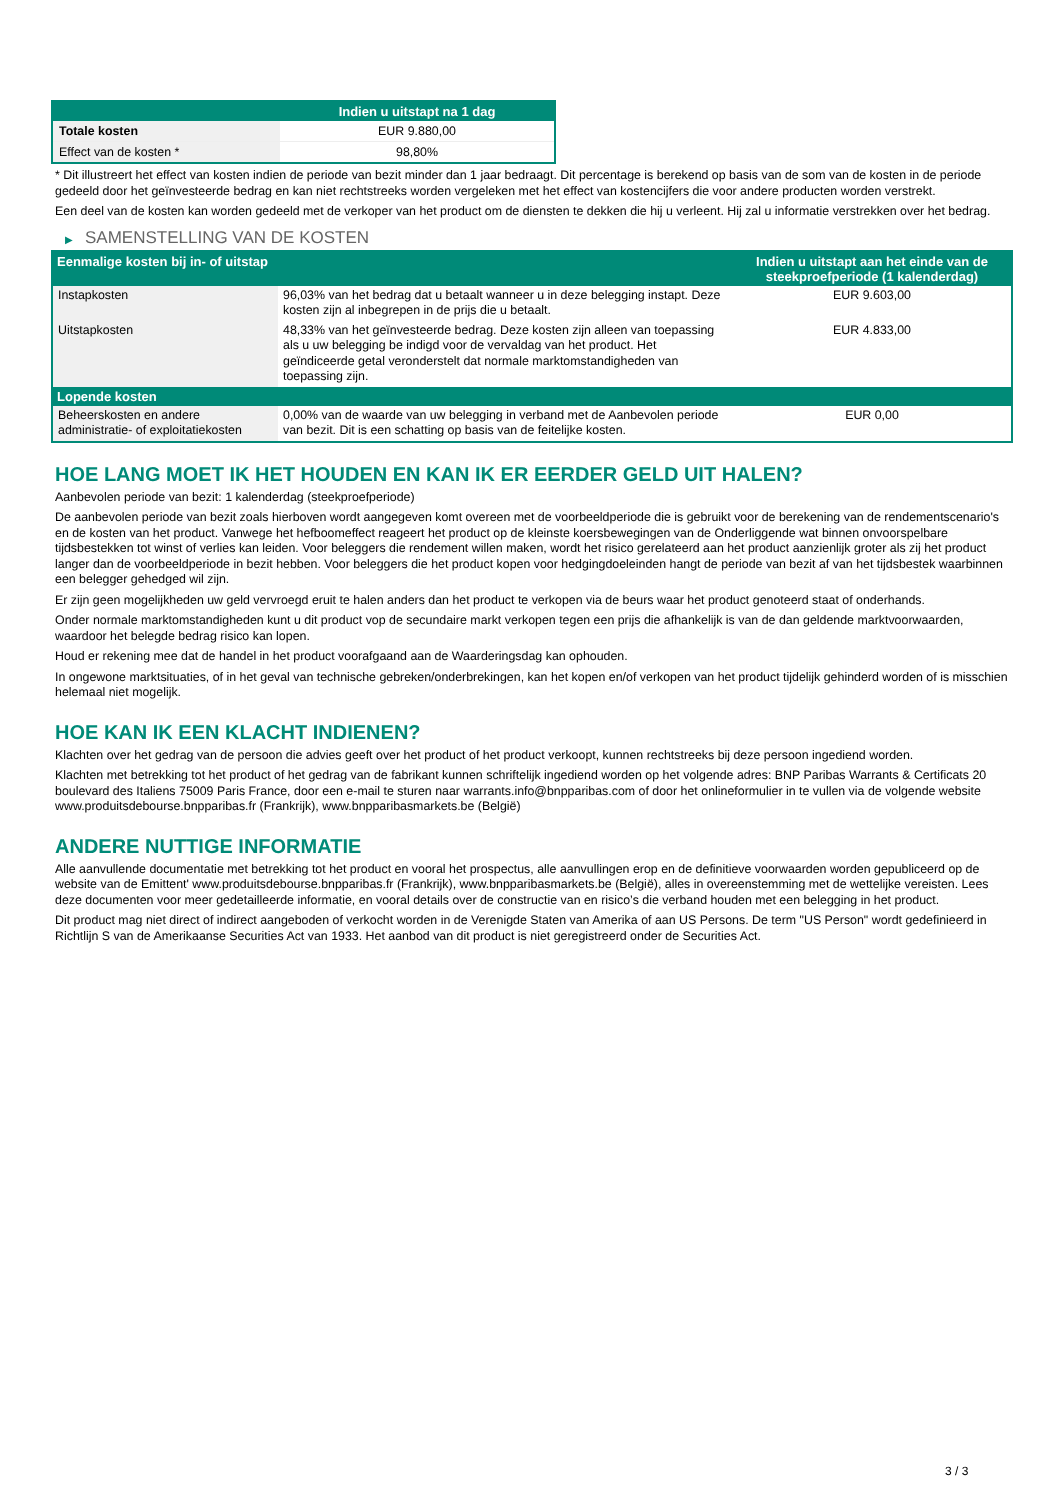| | Indien u uitstapt na 1 dag |
| --- | --- |
| Totale kosten | EUR 9.880,00 |
| Effect van de kosten * | 98,80% |
* Dit illustreert het effect van kosten indien de periode van bezit minder dan 1 jaar bedraagt. Dit percentage is berekend op basis van de som van de kosten in de periode gedeeld door het geïnvesteerde bedrag en kan niet rechtstreeks worden vergeleken met het effect van kostencijfers die voor andere producten worden verstrekt.
Een deel van de kosten kan worden gedeeld met de verkoper van het product om de diensten te dekken die hij u verleent. Hij zal u informatie verstrekken over het bedrag.
▶ SAMENSTELLING VAN DE KOSTEN
| Eenmalige kosten bij in- of uitstap | | Indien u uitstapt aan het einde van de steekproefperiode (1 kalenderdag) |
| --- | --- | --- |
| Instapkosten | 96,03% van het bedrag dat u betaalt wanneer u in deze belegging instapt. Deze kosten zijn al inbegrepen in de prijs die u betaalt. | EUR 9.603,00 |
| Uitstapkosten | 48,33% van het geïnvesteerde bedrag. Deze kosten zijn alleen van toepassing als u uw belegging be indigd voor de vervaldag van het product. Het geïndiceerde getal veronderstelt dat normale marktomstandigheden van toepassing zijn. | EUR 4.833,00 |
| Lopende kosten | | |
| Beheerskosten en andere administratie- of exploitatiekosten | 0,00% van de waarde van uw belegging in verband met de Aanbevolen periode van bezit. Dit is een schatting op basis van de feitelijke kosten. | EUR 0,00 |
HOE LANG MOET IK HET HOUDEN EN KAN IK ER EERDER GELD UIT HALEN?
Aanbevolen periode van bezit: 1 kalenderdag (steekproefperiode)
De aanbevolen periode van bezit zoals hierboven wordt aangegeven komt overeen met de voorbeeldperiode die is gebruikt voor de berekening van de rendementscenario's en de kosten van het product. Vanwege het hefboomeffect reageert het product op de kleinste koersbewegingen van de Onderliggende wat binnen onvoorspelbare tijdsbestekken tot winst of verlies kan leiden. Voor beleggers die rendement willen maken, wordt het risico gerelateerd aan het product aanzienlijk groter als zij het product langer dan de voorbeeldperiode in bezit hebben. Voor beleggers die het product kopen voor hedgingdoeleinden hangt de periode van bezit af van het tijdsbestek waarbinnen een belegger gehedged wil zijn.
Er zijn geen mogelijkheden uw geld vervroegd eruit te halen anders dan het product te verkopen via de beurs waar het product genoteerd staat of onderhands.
Onder normale marktomstandigheden kunt u dit product vop de secundaire markt verkopen tegen een prijs die afhankelijk is van de dan geldende marktvoorwaarden, waardoor het belegde bedrag risico kan lopen.
Houd er rekening mee dat de handel in het product voorafgaand aan de Waarderingsdag kan ophouden.
In ongewone marktsituaties, of in het geval van technische gebreken/onderbrekingen, kan het kopen en/of verkopen van het product tijdelijk gehinderd worden of is misschien helemaal niet mogelijk.
HOE KAN IK EEN KLACHT INDIENEN?
Klachten over het gedrag van de persoon die advies geeft over het product of het product verkoopt, kunnen rechtstreeks bij deze persoon ingediend worden.
Klachten met betrekking tot het product of het gedrag van de fabrikant kunnen schriftelijk ingediend worden op het volgende adres: BNP Paribas Warrants & Certificats 20 boulevard des Italiens 75009 Paris France, door een e-mail te sturen naar warrants.info@bnpparibas.com of door het onlineformulier in te vullen via de volgende website www.produitsdebourse.bnpparibas.fr (Frankrijk), www.bnpparibasmarkets.be (België)
ANDERE NUTTIGE INFORMATIE
Alle aanvullende documentatie met betrekking tot het product en vooral het prospectus, alle aanvullingen erop en de definitieve voorwaarden worden gepubliceerd op de website van de Emittent' www.produitsdebourse.bnpparibas.fr (Frankrijk), www.bnpparibasmarkets.be (België), alles in overeenstemming met de wettelijke vereisten. Lees deze documenten voor meer gedetailleerde informatie, en vooral details over de constructie van en risico’s die verband houden met een belegging in het product.
Dit product mag niet direct of indirect aangeboden of verkocht worden in de Verenigde Staten van Amerika of aan US Persons. De term "US Person" wordt gedefinieerd in Richtlijn S van de Amerikaanse Securities Act van 1933. Het aanbod van dit product is niet geregistreerd onder de Securities Act.
3 / 3